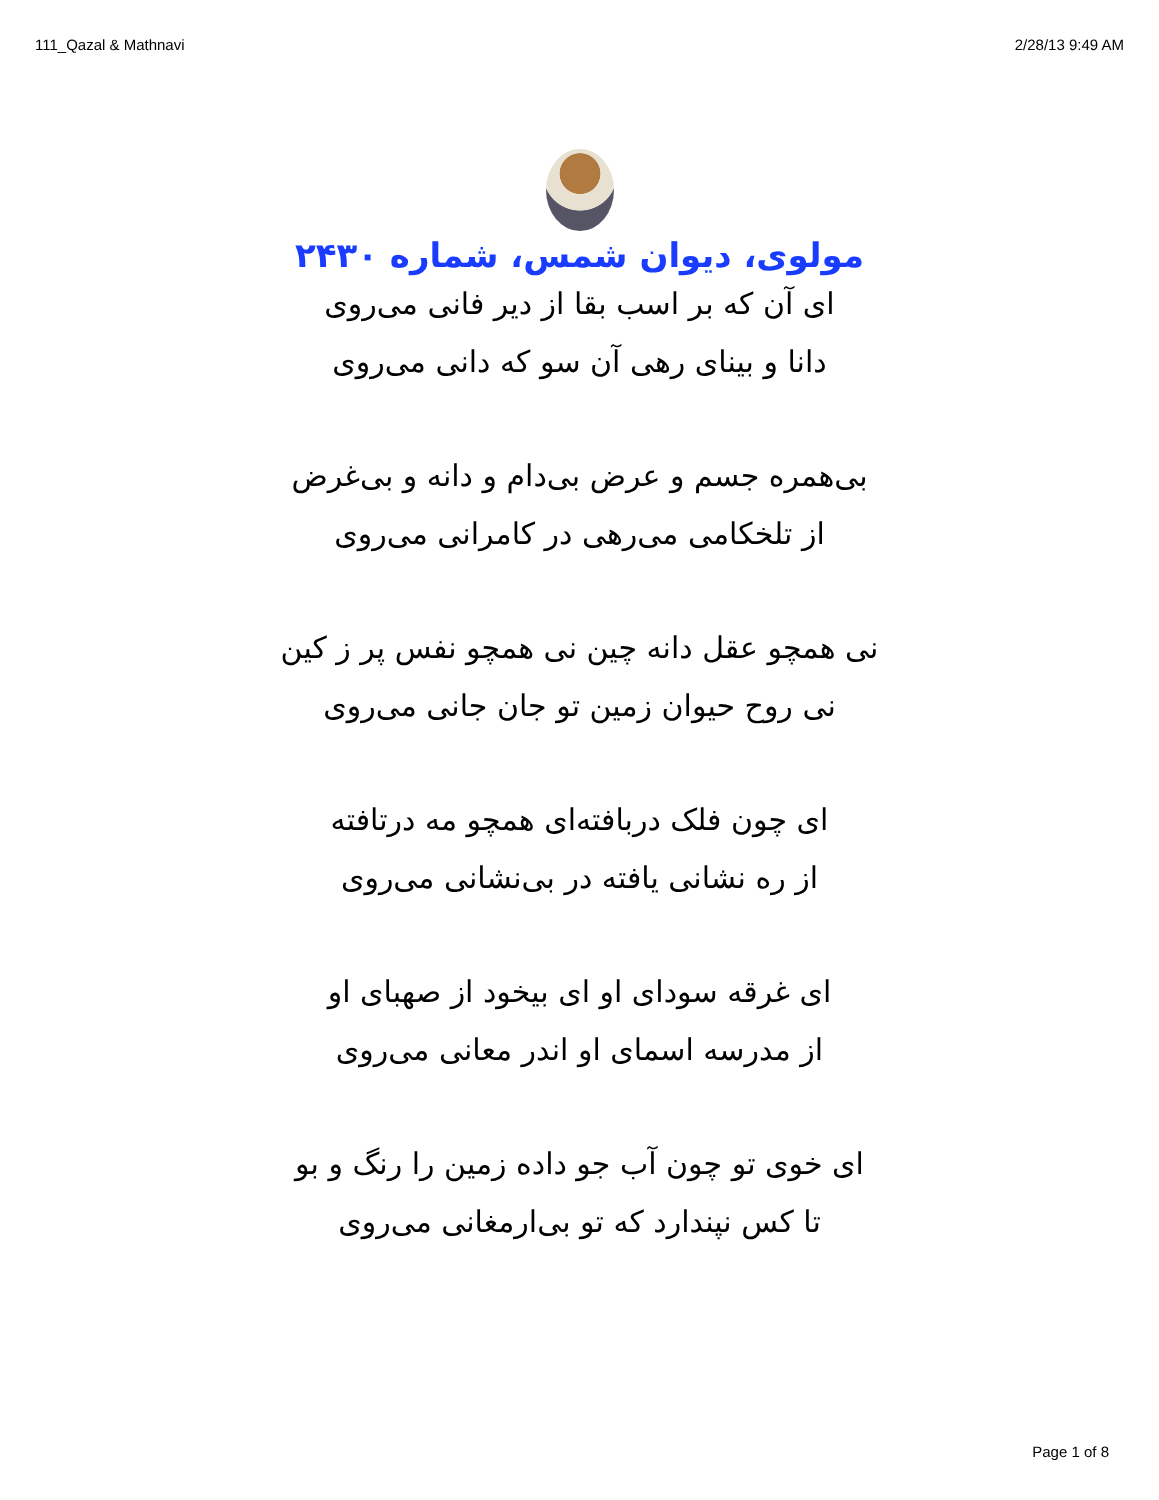111_Qazal & Mathnavi 2/28/13 9:49 AM
مولوی، دیوان شمس، شماره ۲۴۳۰
ای آن که بر اسب بقا از دیر فانی می‌روی
دانا و بینای رهی آن سو که دانی می‌روی
بی‌همره جسم و عرض بی‌دام و دانه و بی‌غرض
از تلخکامی می‌رهی در کامرانی می‌روی
نی همچو عقل دانه چین نی همچو نفس پر ز کین
نی روح حیوان زمین تو جان جانی می‌روی
ای چون فلک دربافته‌ای همچو مه درتافته
از ره نشانی یافته در بی‌نشانی می‌روی
ای غرقه سودای او ای بیخود از صهبای او
از مدرسه اسمای او اندر معانی می‌روی
ای خوی تو چون آب جو داده زمین را رنگ و بو
تا کس نپندارد که تو بی‌ارمغانی می‌روی
Page 1 of 8